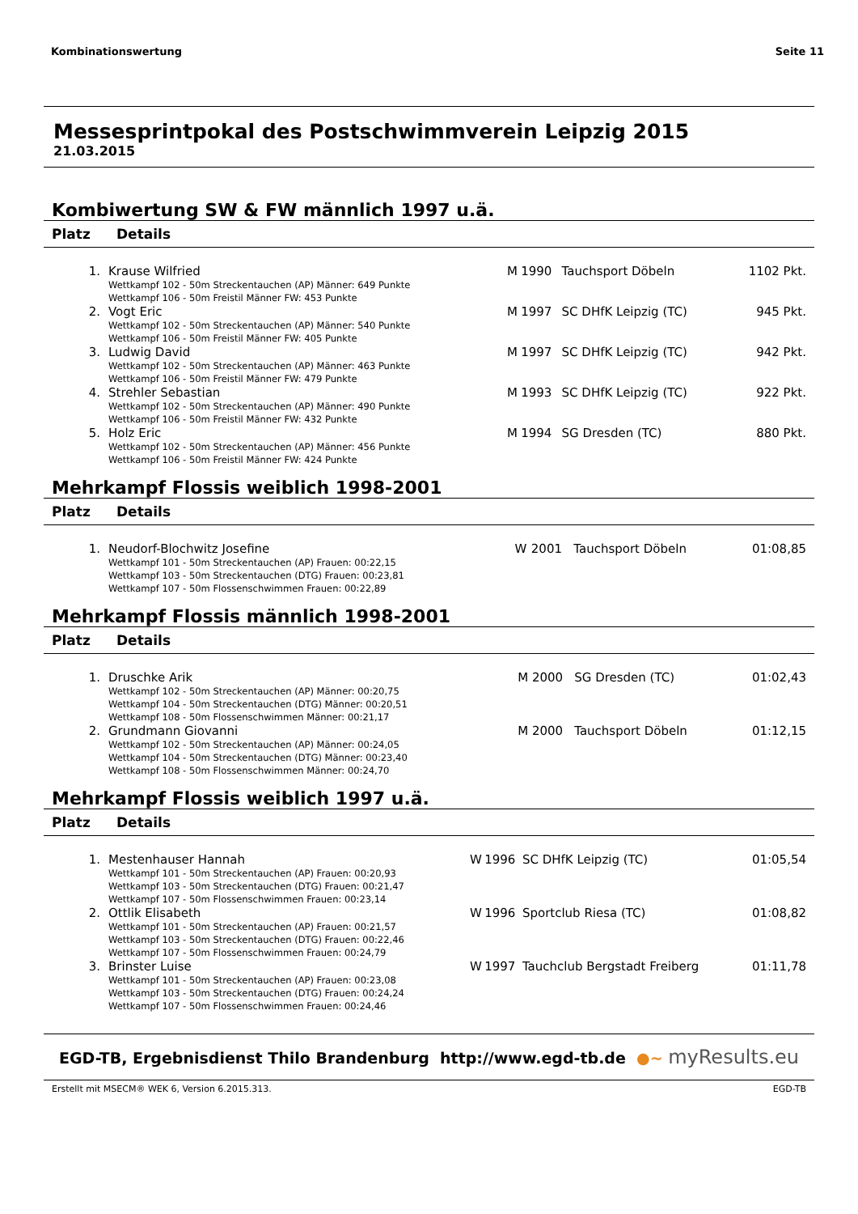Kombinationswertung Seite 11
Messesprintpokal des Postschwimmverein Leipzig 2015
21.03.2015
Kombiwertung SW & FW männlich 1997 u.ä.
| Platz | Details | | | | |
| --- | --- | --- | --- | --- | --- |
| 1. | Krause Wilfried Wettkampf 102 - 50m Streckentauchen (AP) Männer: 649 Punkte Wettkampf 106 - 50m Freistil Männer FW: 453 Punkte | M | 1990 | Tauchsport Döbeln | 1102 Pkt. |
| 2. | Vogt Eric Wettkampf 102 - 50m Streckentauchen (AP) Männer: 540 Punkte Wettkampf 106 - 50m Freistil Männer FW: 405 Punkte | M | 1997 | SC DHfK Leipzig (TC) | 945 Pkt. |
| 3. | Ludwig David Wettkampf 102 - 50m Streckentauchen (AP) Männer: 463 Punkte Wettkampf 106 - 50m Freistil Männer FW: 479 Punkte | M | 1997 | SC DHfK Leipzig (TC) | 942 Pkt. |
| 4. | Strehler Sebastian Wettkampf 102 - 50m Streckentauchen (AP) Männer: 490 Punkte Wettkampf 106 - 50m Freistil Männer FW: 432 Punkte | M | 1993 | SC DHfK Leipzig (TC) | 922 Pkt. |
| 5. | Holz Eric Wettkampf 102 - 50m Streckentauchen (AP) Männer: 456 Punkte Wettkampf 106 - 50m Freistil Männer FW: 424 Punkte | M | 1994 | SG Dresden (TC) | 880 Pkt. |
Mehrkampf Flossis weiblich 1998-2001
| Platz | Details | | | | |
| --- | --- | --- | --- | --- | --- |
| 1. | Neudorf-Blochwitz Josefine Wettkampf 101 - 50m Streckentauchen (AP) Frauen: 00:22,15 Wettkampf 103 - 50m Streckentauchen (DTG) Frauen: 00:23,81 Wettkampf 107 - 50m Flossenschwimmen Frauen: 00:22,89 | W | 2001 | Tauchsport Döbeln | 01:08,85 |
Mehrkampf Flossis männlich 1998-2001
| Platz | Details | | | | |
| --- | --- | --- | --- | --- | --- |
| 1. | Druschke Arik Wettkampf 102 - 50m Streckentauchen (AP) Männer: 00:20,75 Wettkampf 104 - 50m Streckentauchen (DTG) Männer: 00:20,51 Wettkampf 108 - 50m Flossenschwimmen Männer: 00:21,17 | M | 2000 | SG Dresden (TC) | 01:02,43 |
| 2. | Grundmann Giovanni Wettkampf 102 - 50m Streckentauchen (AP) Männer: 00:24,05 Wettkampf 104 - 50m Streckentauchen (DTG) Männer: 00:23,40 Wettkampf 108 - 50m Flossenschwimmen Männer: 00:24,70 | M | 2000 | Tauchsport Döbeln | 01:12,15 |
Mehrkampf Flossis weiblich 1997 u.ä.
| Platz | Details | | | | |
| --- | --- | --- | --- | --- | --- |
| 1. | Mestenhauser Hannah Wettkampf 101 - 50m Streckentauchen (AP) Frauen: 00:20,93 Wettkampf 103 - 50m Streckentauchen (DTG) Frauen: 00:21,47 Wettkampf 107 - 50m Flossenschwimmen Frauen: 00:23,14 | W | 1996 | SC DHfK Leipzig (TC) | 01:05,54 |
| 2. | Ottlik Elisabeth Wettkampf 101 - 50m Streckentauchen (AP) Frauen: 00:21,57 Wettkampf 103 - 50m Streckentauchen (DTG) Frauen: 00:22,46 Wettkampf 107 - 50m Flossenschwimmen Frauen: 00:24,79 | W | 1996 | Sportclub Riesa (TC) | 01:08,82 |
| 3. | Brinster Luise Wettkampf 101 - 50m Streckentauchen (AP) Frauen: 00:23,08 Wettkampf 103 - 50m Streckentauchen (DTG) Frauen: 00:24,24 Wettkampf 107 - 50m Flossenschwimmen Frauen: 00:24,46 | W | 1997 | Tauchclub Bergstadt Freiberg | 01:11,78 |
EGD-TB, Ergebnisdienst Thilo Brandenburg http://www.egd-tb.de ●~ myResults.eu
Erstellt mit MSECM® WEK 6, Version 6.2015.313. EGD-TB